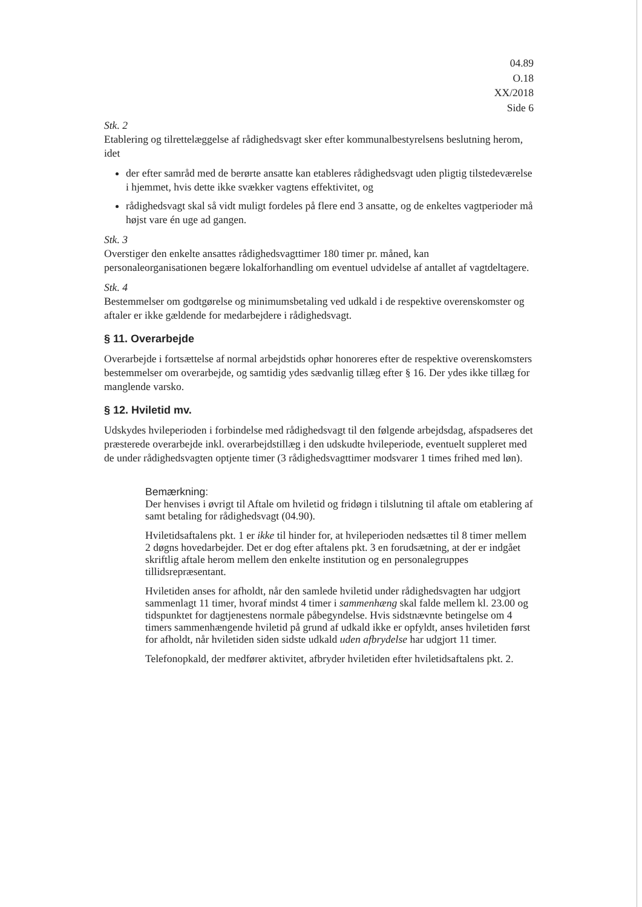04.89
O.18
XX/2018
Side 6
Stk. 2
Etablering og tilrettelæggelse af rådighedsvagt sker efter kommunalbestyrelsens beslutning herom, idet
der efter samråd med de berørte ansatte kan etableres rådighedsvagt uden pligtig tilstedeværelse i hjemmet, hvis dette ikke svækker vagtens effektivitet, og
rådighedsvagt skal så vidt muligt fordeles på flere end 3 ansatte, og de enkeltes vagtperioder må højst vare én uge ad gangen.
Stk. 3
Overstiger den enkelte ansattes rådighedsvagttimer 180 timer pr. måned, kan personaleorganisationen begære lokalforhandling om eventuel udvidelse af antallet af vagtdeltagere.
Stk. 4
Bestemmelser om godtgørelse og minimumsbetaling ved udkald i de respektive overenskomster og aftaler er ikke gældende for medarbejdere i rådighedsvagt.
§ 11. Overarbejde
Overarbejde i fortsættelse af normal arbejdstids ophør honoreres efter de respektive overenskomsters bestemmelser om overarbejde, og samtidig ydes sædvanlig tillæg efter § 16. Der ydes ikke tillæg for manglende varsko.
§ 12. Hviletid mv.
Udskydes hvileperioden i forbindelse med rådighedsvagt til den følgende arbejdsdag, afspadseres det præsterede overarbejde inkl. overarbejdstillæg i den udskudte hvileperiode, eventuelt suppleret med de under rådighedsvagten optjente timer (3 rådighedsvagttimer modsvarer 1 times frihed med løn).
Bemærkning:
Der henvises i øvrigt til Aftale om hviletid og fridøgn i tilslutning til aftale om etablering af samt betaling for rådighedsvagt (04.90).
Hviletidsaftalens pkt. 1 er ikke til hinder for, at hvileperioden nedsættes til 8 timer mellem 2 døgns hovedarbejder. Det er dog efter aftalens pkt. 3 en forudsætning, at der er indgået skriftlig aftale herom mellem den enkelte institution og en personalegruppes tillidsrepræsentant.
Hviletiden anses for afholdt, når den samlede hviletid under rådighedsvagten har udgjort sammenlagt 11 timer, hvoraf mindst 4 timer i sammenhæng skal falde mellem kl. 23.00 og tidspunktet for dagtjenestens normale påbegyndelse. Hvis sidstnævnte betingelse om 4 timers sammenhængende hviletid på grund af udkald ikke er opfyldt, anses hviletiden først for afholdt, når hviletiden siden sidste udkald uden afbrydelse har udgjort 11 timer.
Telefonopkald, der medfører aktivitet, afbryder hviletiden efter hviletidsaftalens pkt. 2.